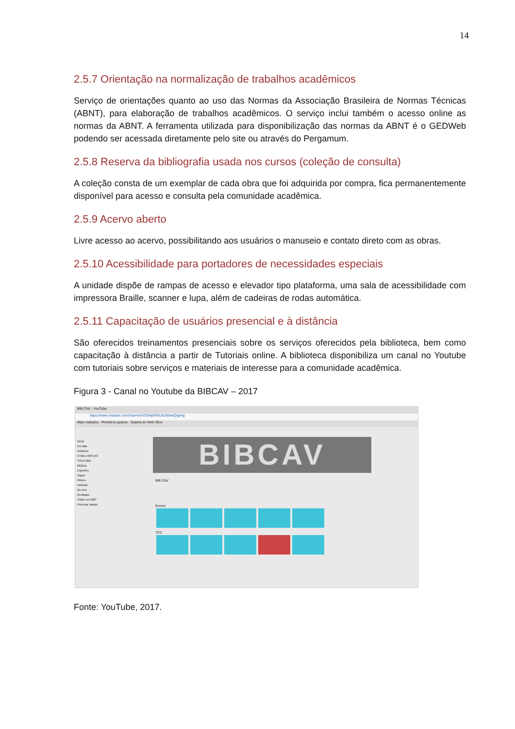14
2.5.7 Orientação na normalização de trabalhos acadêmicos
Serviço de orientações quanto ao uso das Normas da Associação Brasileira de Normas Técnicas (ABNT), para elaboração de trabalhos acadêmicos. O serviço inclui também o acesso online as normas da ABNT. A ferramenta utilizada para disponibilização das normas da ABNT é o GEDWeb podendo ser acessada diretamente pelo site ou através do Pergamum.
2.5.8 Reserva da bibliografia usada nos cursos (coleção de consulta)
A coleção consta de um exemplar de cada obra que foi adquirida por compra, fica permanentemente disponível para acesso e consulta pela comunidade acadêmica.
2.5.9 Acervo aberto
Livre acesso ao acervo, possibilitando aos usuários o manuseio e contato direto com as obras.
2.5.10 Acessibilidade para portadores de necessidades especiais
A unidade dispõe de rampas de acesso e elevador tipo plataforma, uma sala de acessibilidade com impressora Braille, scanner e lupa, além de cadeiras de rodas automática.
2.5.11 Capacitação de usuários presencial e à distância
São oferecidos treinamentos presenciais sobre os serviços oferecidos pela biblioteca, bem como capacitação à distância a partir de Tutoriais online. A biblioteca disponibiliza um canal no Youtube com tutoriais sobre serviços e materiais de interesse para a comunidade acadêmica.
Figura 3 - Canal no Youtube da BIBCAV – 2017
BIB CAV - YouTube
https://www.youtube.com/channel/UCf54jDRGLI6J93wbQigk4g
Mais visitados · Primeiros passos · Galeria do Web Slice
Início
Em alta
Histórico
O MELHOR DO YOUTUBE
Música
Esportes
Jogos
Filmes
Notícias
Ao vivo
Destaque
Vídeo em 360°
Procurar canais
BIBCAV
BIB CAV
Envios
TCC
Fonte: YouTube, 2017.